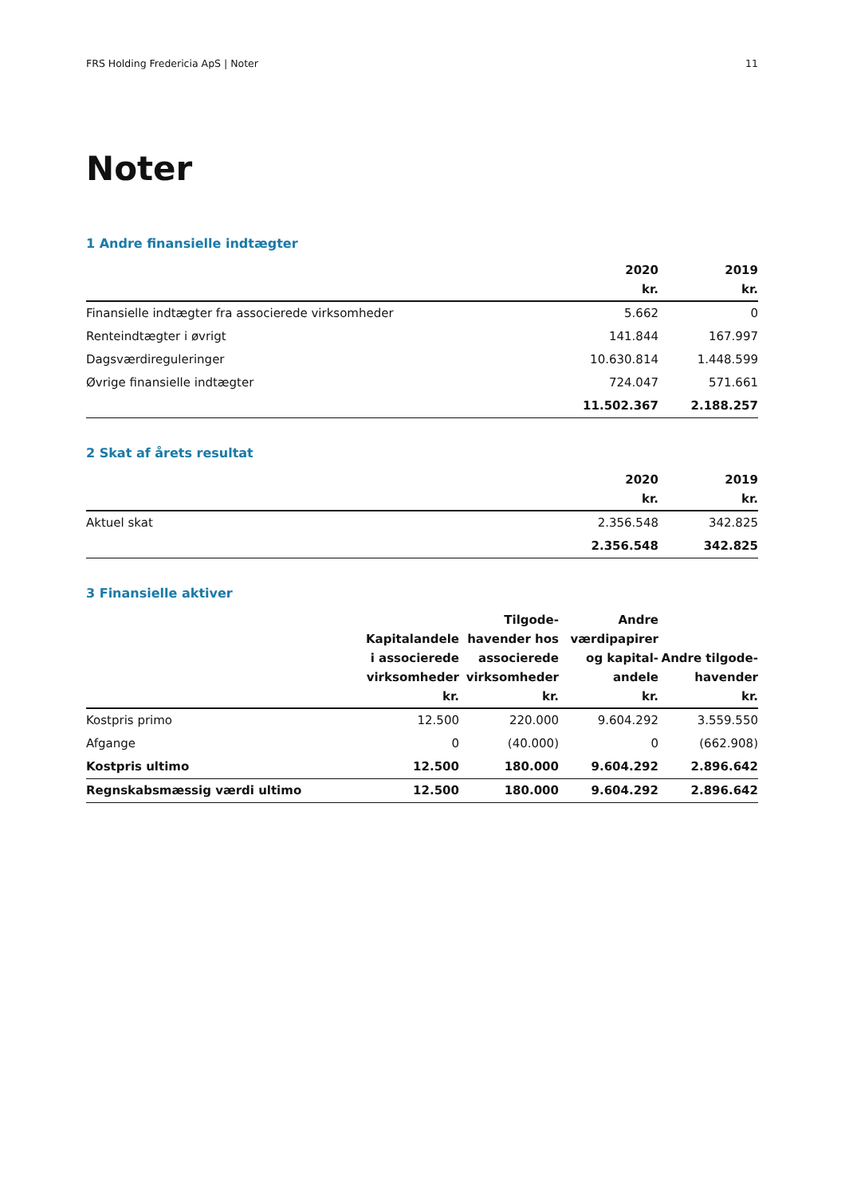FRS Holding Fredericia ApS | Noter 11
Noter
1 Andre finansielle indtægter
| | 2020 kr. | 2019 kr. |
| --- | --- | --- |
| Finansielle indtægter fra associerede virksomheder | 5.662 | 0 |
| Renteindtægter i øvrigt | 141.844 | 167.997 |
| Dagsværdireguleringer | 10.630.814 | 1.448.599 |
| Øvrige finansielle indtægter | 724.047 | 571.661 |
| | 11.502.367 | 2.188.257 |
2 Skat af årets resultat
| | 2020 kr. | 2019 kr. |
| --- | --- | --- |
| Aktuel skat | 2.356.548 | 342.825 |
| | 2.356.548 | 342.825 |
3 Finansielle aktiver
| | Kapitalandele i associerede virksomheder kr. | Tilgode- havender hos associerede virksomheder kr. | Andre værdipapirer og kapital- andele kr. | Andre tilgode- havender kr. |
| --- | --- | --- | --- | --- |
| Kostpris primo | 12.500 | 220.000 | 9.604.292 | 3.559.550 |
| Afgange | 0 | (40.000) | 0 | (662.908) |
| Kostpris ultimo | 12.500 | 180.000 | 9.604.292 | 2.896.642 |
| Regnskabsmæssig værdi ultimo | 12.500 | 180.000 | 9.604.292 | 2.896.642 |